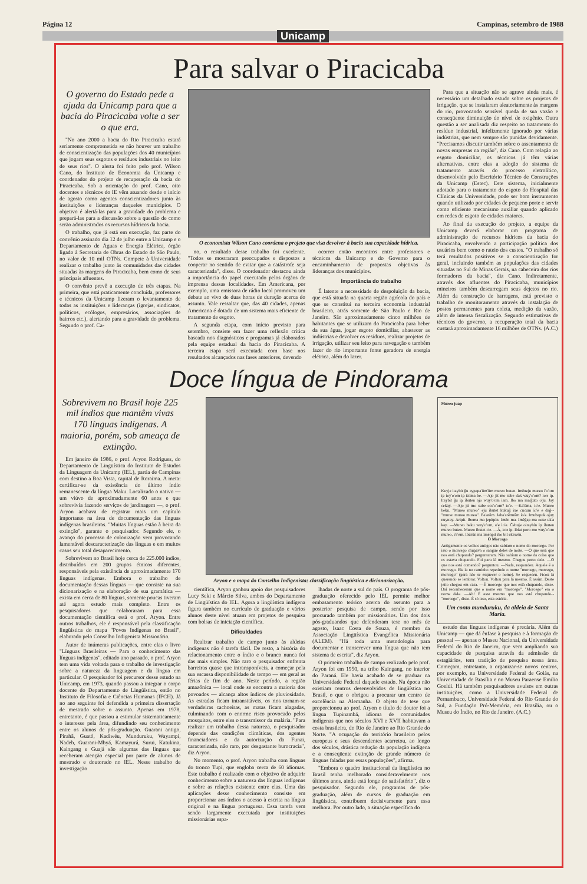Página 12 Campinas, setembro de 1988
Unicamp
Para salvar o Piracicaba
O governo do Estado pede a ajuda da Unicamp para que a bacia do Piracicaba volte a ser o que era.
"No ano 2000 a bacia do Rio Piracicaba estará seriamente comprometida se não houver um trabalho de conscientização das populações dos 40 municípios que jogam seus esgotos e resíduos industriais no leito de seus rios". O alerta foi feito pelo prof. Wilson Cano, do Instituto de Economia da Unicamp e coordenador do projeto de recuperação da bacia do Piracicaba. Sob a orientação do prof. Cano, oito docentes e técnicos do IE vêm atuando desde o início de agosto como agentes conscientizadores junto às instituições e lideranças daqueles municípios. O objetivo é alertá-las para a gravidade do problema e prepará-las para a discussão sobre a questão de como serão administrados os recursos hídricos da bacia.
O trabalho, que já está em execução, faz parte do convênio assinado dia 12 de julho entre a Unicamp e o Departamento de Águas e Energia Elétrica, órgão ligado à Secretaria de Obras do Estado de São Paulo, no valor de 10 mil OTNs. Compete à Universidade realizar o trabalho junto às comunidades das cidades situadas às margens do Piracicaba, bem como de seus principais afluentes.
O convênio prevê a execução de três etapas. Na primeira, que está praticamente concluída, professores e técnicos da Unicamp fizeram o levantamento de todas as instituições e lideranças (igrejas, sindicatos, políticos, ecólogos, empresários, associações de bairros etc.), alertando para a gravidade do problema. Segundo o prof. Ca-
O economista Wilson Cano coordena o projeto que visa devolver à bacia sua capacidade hídrica.
no, o resultado desse trabalho foi excelente. "Todos se mostraram preocupados e dispostos a cooperar no sentido de evitar que a catástrofe seja caracterizada", disse. O coordenador destacou ainda a importância do papel executado pelos órgãos de imprensa dessas localidades. Em Americana, por exemplo, uma emissora de rádio local promoveu um debate ao vivo de duas horas de duração acerca do assunto. Vale ressaltar que, das 40 cidades, apenas Americana é dotada de um sistema mais eficiente de tratamento de esgoto.
A segunda etapa, com início previsto para setembro, consiste em fazer uma reflexão crítica baseada nos diagnósticos e programas já elaborados pela equipe estadual da bacia do Piracicaba. A terceira etapa será executada com base nos resultados alcançados nas fases anteriores, devendo
ocorrer então encontros entre professores e técnicos da Unicamp e do Governo para o encaminhamento de propostas objetivas às lideranças dos municípios.
Importância do trabalho
É latente a necessidade de despoluição da bacia, que está situada na quarta região agrícola do país e que se constitui na terceira economia industrial brasileira, atrás somente de São Paulo e Rio de Janeiro. São aproximadamente cinco milhões de habitantes que se utilizam do Piracicaba para beber da sua água, jogar esgoto domiciliar, abastecer as indústrias e devolver os resíduos, realizar projetos de irrigação, utilizar seu leito para navegação e também fazer do rio importante fonte geradora de energia elétrica, além do lazer.
Para que a situação não se agrave ainda mais, é necessário um detalhado estudo sobre os projetos de irrigação, que se instalaram aleatoriamente às margens do rio, provocando sensível queda de sua vazão e conseqüente diminuição do nível de oxigênio. Outra questão a ser analisada diz respeito ao tratamento do resíduo industrial, infelizmente ignorado por várias indústrias, que nem sempre são punidas devidamente. "Precisamos discutir também sobre o assentamento de novas empresas na região", diz Cano. Com relação ao esgoto domiciliar, os técnicos já têm várias alternativas, entre elas a adoção do sistema de tratamento através do processo eletrolítico, desenvolvido pelo Escritório Técnico de Construções da Unicamp (Estec). Este sistema, inicialmente adotado para o tratamento do esgoto do Hospital das Clínicas da Universidade, pode ser bom instrumento quando utilizado por cidades de pequeno porte e servir como eficiente mecanismo auxiliar quando aplicado em redes de esgoto de cidades maiores.
Ao final da execução do projeto, a equipe da Unicamp deverá elaborar um programa de administração de recursos hídricos da bacia do Piracicaba, envolvendo a participação política dos usuários bem como o rateio dos custos. "O trabalho só terá resultados positivos se a conscientização for geral, incluindo também as populações das cidades situadas no Sul de Minas Gerais, na cabeceira dos rios formadores da bacia", diz Cano. Indiretamente, através dos afluentes do Piracicaba, municípios mineiros também descarregam seus dejetos no rio. Além da construção de barragens, está previsto o trabalho de monitoramento através da instalação de postos permanentes para coleta, medição da vazão, além de intensa fiscalização. Segundo estimativas de técnicos do governo, a recuperação total da bacia custará aproximadamente 16 milhões de OTNs. (A.C.)
Doce língua de Pindorama
Sobrevivem no Brasil hoje 225 mil índios que mantêm vivas 170 línguas indígenas. A maioria, porém, sob ameaça de extinção.
Em janeiro de 1986, o prof. Aryon Rodrigues, do Departamento de Lingüística do Instituto de Estudos da Linguagem da Unicamp (IEL), partia de Campinas com destino a Boa Vista, capital de Roraima. A meta: certificar-se da existência do último índio remanescente da língua Maku. Localizado o nativo — um viúvo de aproximadamente 60 anos e que sobrevivia fazendo serviços de jardinagem —, o prof. Aryon acabava de registrar mais um capítulo importante na área de documentação das línguas indígenas brasileiras. "Muitas línguas estão à beira da extinção", garante o pesquisador. Segundo ele, o avanço do processo de colonização vem provocando lamentável descaracterização das línguas e em muitos casos seu total desaparecimento.
Sobrevivem no Brasil hoje cerca de 225.000 índios, distribuídos em 200 grupos étnicos diferentes, responsáveis pela existência de aproximadamente 170 línguas indígenas. Embora o trabalho de documentação dessas línguas — que consiste na sua dicionarização e na elaboração de sua gramática — exista em cerca de 80 línguas, somente poucas tiveram até agora estudo mais completo. Entre os pesquisadores que colaboraram para essa documentação científica está o prof. Aryon. Entre outros trabalhos, ele é responsável pela classificação lingüística do mapa "Povos Indígenas no Brasil", elaborado pelo Conselho Indigenista Missionário.
Autor de inúmeras publicações, entre elas o livro "Línguas Brasileiras — Para o conhecimento das línguas indígenas", editado ano passado, o prof. Aryon tem uma vida voltada para o trabalho de investigação sobre a natureza da linguagem e da língua em particular. O pesquisador foi precursor desse estudo na Unicamp, em 1973, quando passou a integrar o corpo docente do Departamento de Lingüística, então no Instituto de Filosofia e Ciências Humanas (IFCH). Já no ano seguinte foi defendida a primeira dissertação de mestrado sobre o assunto. Apenas em 1978, entretanto, é que passou a estimular sistematicamente o interesse pela área, difundindo seu conhecimento entre os alunos de pós-graduação. Guarani antigo, Pirahã, Guató, Kadiwéu, Munduruku, Wayampi, Nadeb, Guarani-Mbyá, Kamayurá, Surui, Katukina, Kaingang e Guajá são algumas das línguas que receberam atenção especial por parte de alunos de mestrado e doutorado no IEL. Nesse trabalho de investigação
Aryon e o mapa do Conselho Indigenista: classificação lingüística e dicionarização.
científica, Aryon ganhou apoio dos pesquisadores Lucy Seki e Márcio Silva, ambos do Departamento de Lingüística do IEL. Agora a lingüística indígena figura também no currículo de graduação e vários alunos deste nível atuam em projetos de pesquisa com bolsas de iniciação científica.
Dificuldades
Realizar trabalho de campo junto às aldeias indígenas não é tarefa fácil. De resto, a história do relacionamento entre o índio e o branco nunca foi das mais simples. Não raro o pesquisador enfrenta barreiras quase que intransponíveis, a começar pela sua escassa disponibilidade de tempo — em geral as férias de fim de ano. Neste período, a região amazônica — local onde se encontra a maioria dos povoados — alcança altos índices de pluviosidade. As estradas ficam intransitáveis, os rios tornam-se verdadeiras cachoeiras, as matas ficam alagadas, culminando com o enorme risco provocado pelos mosquitos, entre eles o transmissor da malária. "Para realizar um trabalho dessa natureza, o pesquisador depende das condições climáticas, dos agentes financiadores e da autorização da Funai, caracterizada, não raro, por desgastante burocracia", diz Aryon.
No momento, o prof. Aryon trabalha com línguas do tronco Tupi, que engloba cerca de 60 idiomas. Este trabalho é realizado com o objetivo de adquirir conhecimento sobre a natureza das línguas indígenas e sobre as relações existente entre elas. Uma das aplicações desse conhecimento consiste em proporcionar aos índios o acesso à escrita na língua original e na língua portuguesa. Essa tarefa vem sendo largamente executada por instituições missionárias espa-
lhadas de norte a sul do país. O programa de pós-graduação oferecido pelo IEL permite melhor embasamento teórico acerca do assunto para a posterior pesquisa de campo, sendo por isso procurado também por missionários. Um dos dois pós-graduandos que defenderam tese no mês de agosto, Isaac Costa de Souza, é membro da Associação Lingüística Evangélica Missionária (ALEM). "Há toda uma metodologia para documentar e transcrever uma língua que não tem sistema de escrita", diz Aryon.
O primeiro trabalho de campo realizado pelo prof. Aryon foi em 1950, na tribo Kaingang, no interior do Paraná. Ele havia acabado de se graduar na Universidade Federal daquele estado. Na época não existiam centros desenvolvidos de lingüística no Brasil, o que o obrigou a procurar um centro de excelência na Alemanha. O objeto de tese que proporcionou ao prof. Aryon o título de doutor foi a língua Tupinambá, idioma de comunidades indígenas que nos séculos XVI e XVII habitavam a costa brasileira, do Rio de Janeiro ao Rio Grande do Norte. "A ocupação do território brasileiro pelos europeus e seus descendentes acarretou, ao longo dos séculos, drástica redução da população indígena e a conseqüente extinção de grande número de línguas faladas por essas populações", afirma.
"Embora o quadro institucional da lingüística no Brasil tenha melhorado consideravelmente nos últimos anos, ainda está longe do satisfatório", diz o pesquisador. Segundo ele, programas de pós-graduação, além de cursos de graduação em lingüística, contribuem decisivamente para essa melhora. Por outro lado, a situação específica do
Mureo juap
Kuyje itaybit ĝu aypapa'ũm'ũm mureo buten. Imẽneju mureo i'o'om ip toy'o'om ip ixima be. —Ajo jit mo sube dak wuy'o'om? io'e ip. Itaybit ĝu ip ibuten ajo wuy'o'om iam. Ibo ma ma'ĝuto o'ju. Jay cekay. —Ajo jit mo sube oce'o'om? io'e. —Ka'ũma, io'e. Mureo beku. "Mureo mureo" eju ibutet kukuĝ ixe cucum io'e e daĝ--"mureo mureo mureo". Ba'arẽm. Jeba'arẽmrẽm io'e. Imubapuk ojuy nuynuy. Aripit. Iboma ma jepitpin. Imẽn ma. Imẽĝap ma oexe uk'a kay. —Mureo beku wuy'o'om, o'e io'e. Ĉebuje oitaybin ip ibuten mureo buten. Mureo ibutet o'e. —Ã, io'e ip. Ibiat poro mo wuy'o'om mureo, i'e'em. Ibũrũn ma imẽnpit ibo bit ekawẽn.
O Morcego
Antigamente os velhos antigos não sabiam o nome do morcego. Por isso o morcego chupava o sangue deles de noite. —O que será que nos está chupando? perguntaram. Não sabiam o nome da coisa que os estava chupando. Foi para lá mesmo. Chegou perto dele. —O que nos está comendo? perguntou. —Nada, respondeu. Aquele é o morcego. Ele ia no caminho repetindo o nome "morcego, morcego, morcego" (para não se esquecer o nome). Se esqueceu. Ficou lá querendo se lembrar. Voltou. Voltou para lá mesmo. É assim. Deste jeito chegou em casa. —É morcego que nos está chupando, disse. Daí reconheceram que o nome era "morcego". "Morcego" era o nome dele. —Ah! É este mesmo que nos está chupando--"morcego", disse. É só isso, esta estória.
Um conto munduruku, da aldeia de Santa Maria.
estudo das línguas indígenas é precária. Além da Unicamp — que dá ênfase à pesquisa e à formação de pessoal — apenas o Museu Nacional, da Universidade Federal do Rio de Janeiro, que vem ampliando sua capacidade de pesquisa através da admissão de estagiários, tem tradição de pesquisa nessa área. Começam, entretanto, a organizar-se novos centros, por exemplo, na Universidade Federal de Goiás, na Universidade de Brasília e no Museu Paraense Emilio Goeldi. Há também pesquisadores avulsos em outras instituições, como a Universidade Federal de Pernambuco, Universidade Federal do Rio Grande do Sul, a Fundação Pró-Memória, em Brasília, ou o Museu do Índio, no Rio de Janeiro. (A.C.)